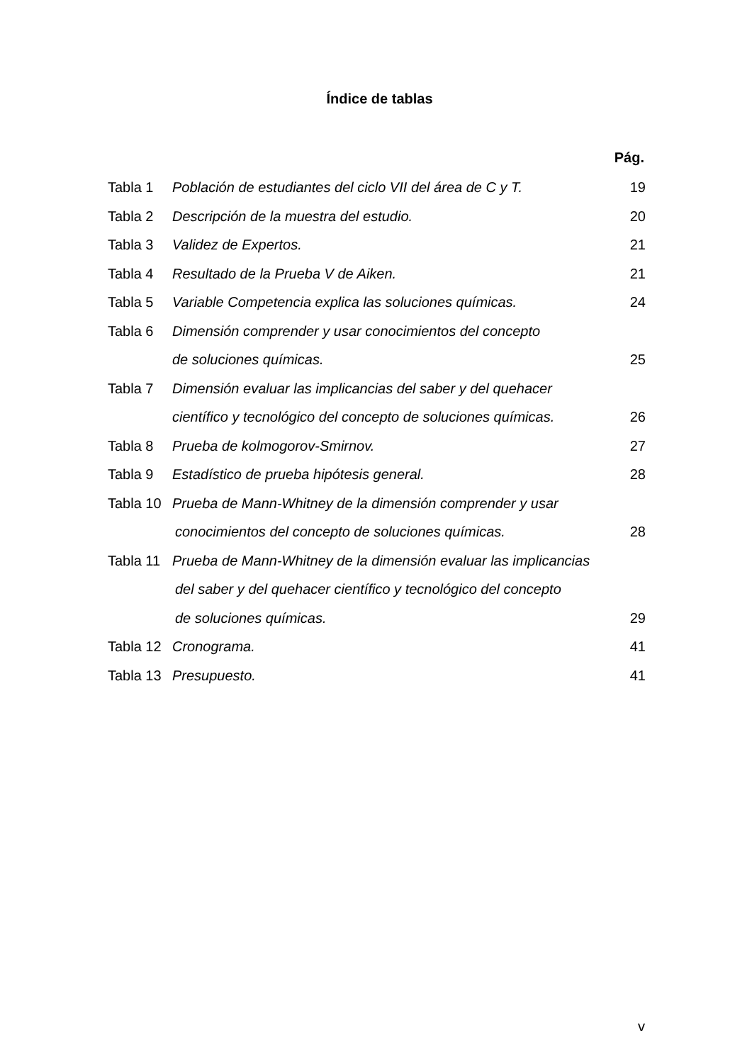Índice de tablas
Pág.
Tabla 1 Población de estudiantes del ciclo VII del área de C y T. 19
Tabla 2 Descripción de la muestra del estudio. 20
Tabla 3 Validez de Expertos. 21
Tabla 4 Resultado de la Prueba V de Aiken. 21
Tabla 5 Variable Competencia explica las soluciones químicas. 24
Tabla 6 Dimensión comprender y usar conocimientos del concepto
de soluciones químicas. 25
Tabla 7 Dimensión evaluar las implicancias del saber y del quehacer
científico y tecnológico del concepto de soluciones químicas. 26
Tabla 8 Prueba de kolmogorov-Smirnov. 27
Tabla 9 Estadístico de prueba hipótesis general. 28
Tabla 10 Prueba de Mann-Whitney de la dimensión comprender y usar
conocimientos del concepto de soluciones químicas. 28
Tabla 11 Prueba de Mann-Whitney de la dimensión evaluar las implicancias
del saber y del quehacer científico y tecnológico del concepto
de soluciones químicas. 29
Tabla 12 Cronograma. 41
Tabla 13 Presupuesto. 41
v